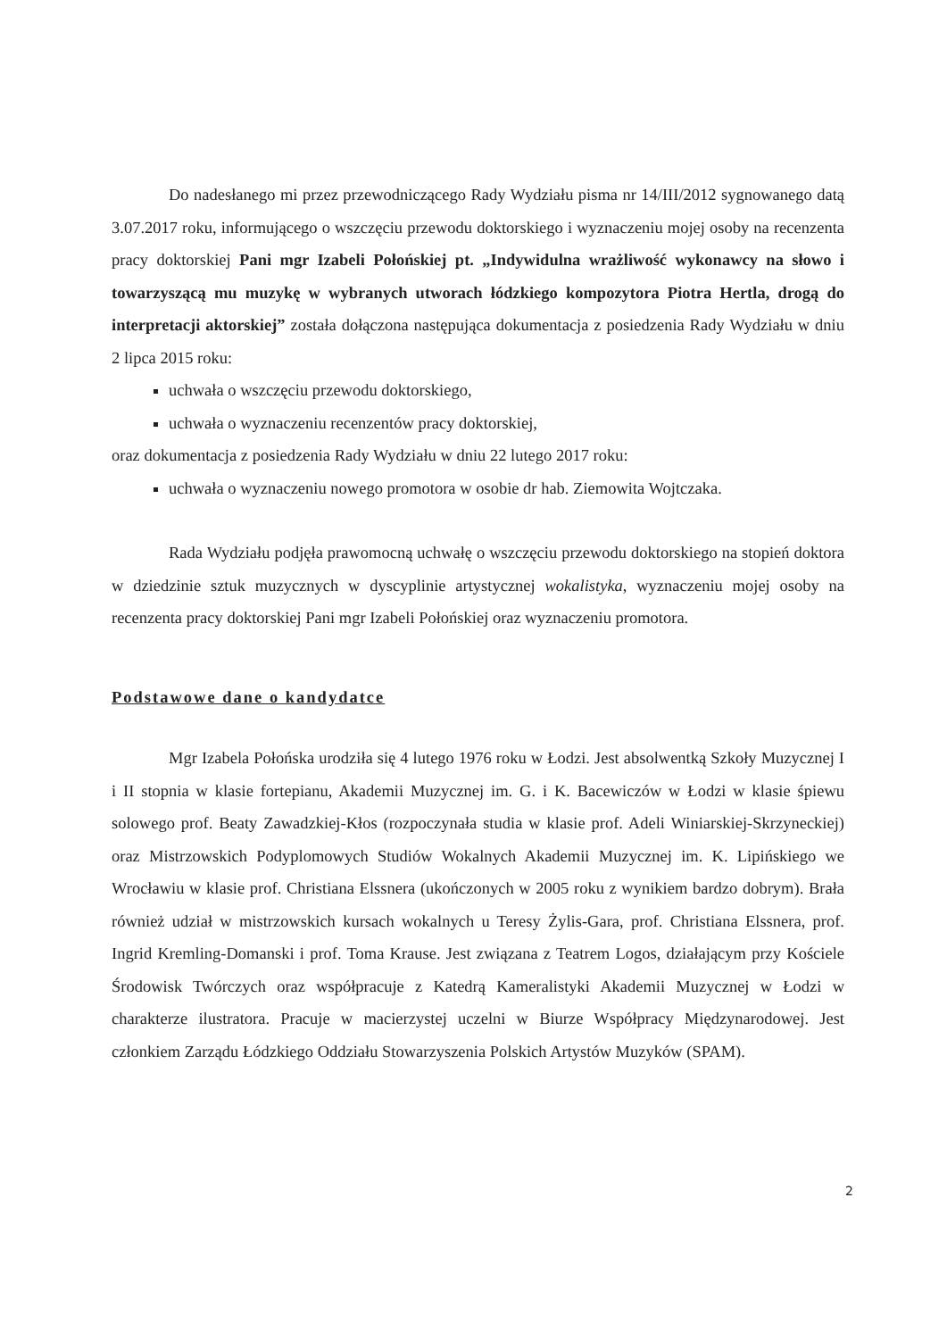Do nadesłanego mi przez przewodniczącego Rady Wydziału pisma nr 14/III/2012 sygnowanego datą 3.07.2017 roku, informującego o wszczęciu przewodu doktorskiego i wyznaczeniu mojej osoby na recenzenta pracy doktorskiej Pani mgr Izabeli Połońskiej pt. „Indywidulna wrażliwość wykonawcy na słowo i towarzyszącą mu muzykę w wybranych utworach łódzkiego kompozytora Piotra Hertla, drogą do interpretacji aktorskiej” została dołączona następująca dokumentacja z posiedzenia Rady Wydziału w dniu 2 lipca 2015 roku:
uchwała o wszczęciu przewodu doktorskiego,
uchwała o wyznaczeniu recenzentów pracy doktorskiej,
oraz dokumentacja z posiedzenia Rady Wydziału w dniu 22 lutego 2017 roku:
uchwała o wyznaczeniu nowego promotora w osobie dr hab. Ziemowita Wojtczaka.
Rada Wydziału podjęła prawomocną uchwałę o wszczęciu przewodu doktorskiego na stopień doktora w dziedzinie sztuk muzycznych w dyscyplinie artystycznej wokalistyka, wyznaczeniu mojej osoby na recenzenta pracy doktorskiej Pani mgr Izabeli Połońskiej oraz wyznaczeniu promotora.
Podstawowe dane o kandydatce
Mgr Izabela Połońska urodziła się 4 lutego 1976 roku w Łodzi. Jest absolwentką Szkoły Muzycznej I i II stopnia w klasie fortepianu, Akademii Muzycznej im. G. i K. Bacewiczów w Łodzi w klasie śpiewu solowego prof. Beaty Zawadzkiej-Kłos (rozpoczynała studia w klasie prof. Adeli Winiarskiej-Skrzyneckiej) oraz Mistrzowskich Podyplomowych Studiów Wokalnych Akademii Muzycznej im. K. Lipińskiego we Wrocławiu w klasie prof. Christiana Elssnera (ukończonych w 2005 roku z wynikiem bardzo dobrym). Brała również udział w mistrzowskich kursach wokalnych u Teresy Żylis-Gara, prof. Christiana Elssnera, prof. Ingrid Kremling-Domanski i prof. Toma Krause. Jest związana z Teatrem Logos, działającym przy Kościele Środowisk Twórczych oraz współpracuje z Katedrą Kameralistyki Akademii Muzycznej w Łodzi w charakterze ilustratora. Pracuje w macierzystej uczelni w Biurze Współpracy Międzynarodowej. Jest członkiem Zarządu Łódzkiego Oddziału Stowarzyszenia Polskich Artystów Muzyków (SPAM).
2